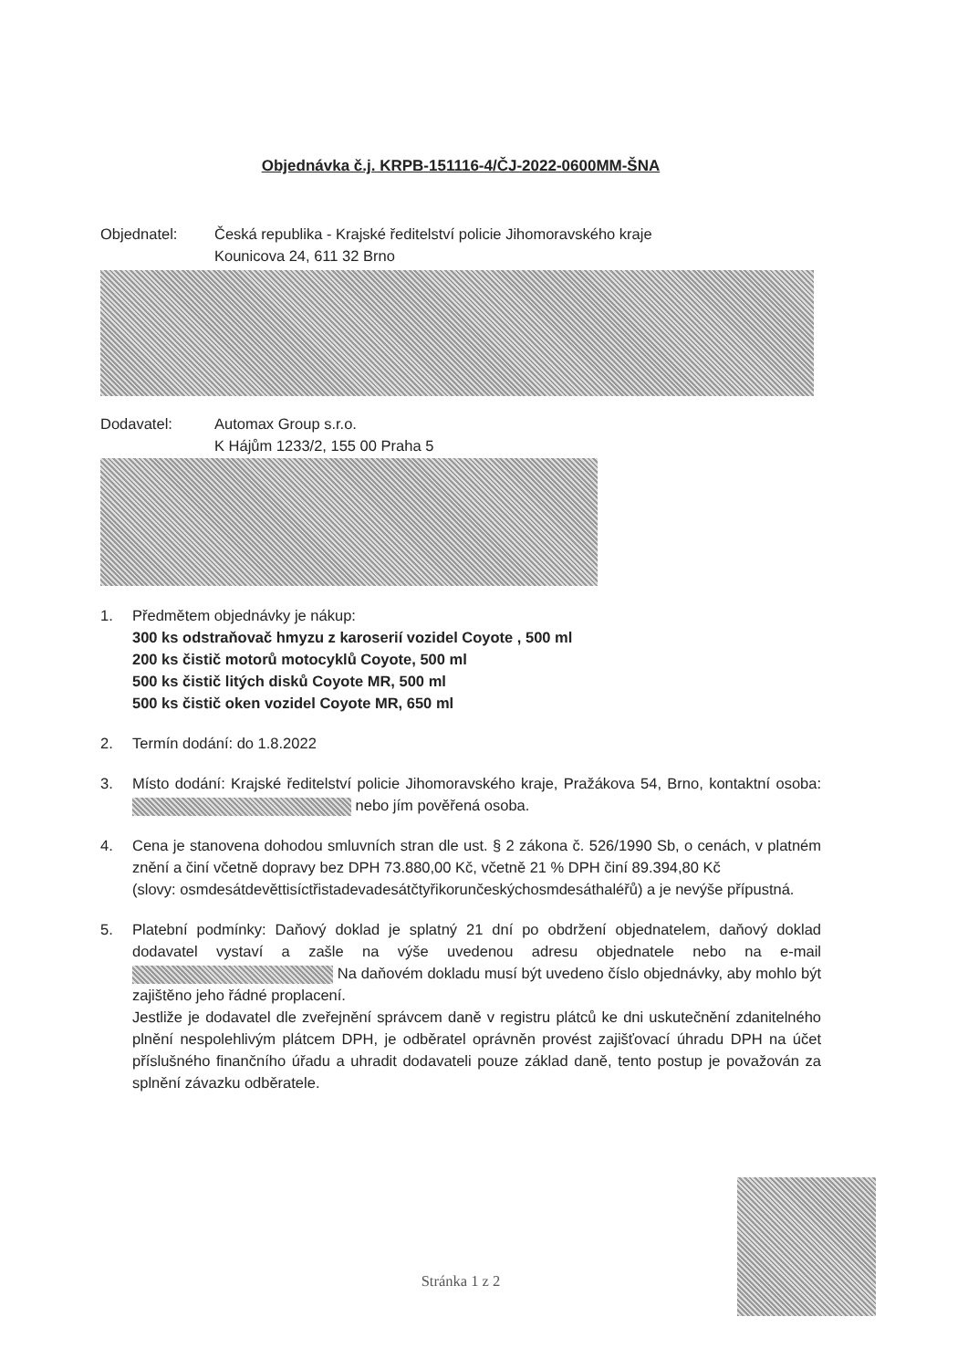Objednávka č.j. KRPB-151116-4/ČJ-2022-0600MM-ŠNA
Objednatel: Česká republika - Krajské ředitelství policie Jihomoravského kraje
Kounicova 24, 611 32 Brno
Dodavatel: Automax Group s.r.o.
K Hájům 1233/2, 155 00 Praha 5
1. Předmětem objednávky je nákup:
300 ks odstraňovač hmyzu z karoserií vozidel Coyote , 500 ml
200 ks čistič motorů motocyklů Coyote, 500 ml
500 ks čistič litých disků Coyote MR, 500 ml
500 ks čistič oken vozidel Coyote MR, 650 ml
2. Termín dodání: do 1.8.2022
3. Místo dodání: Krajské ředitelství policie Jihomoravského kraje, Pražákova 54, Brno, kontaktní osoba: nebo jím pověřená osoba.
4. Cena je stanovena dohodou smluvních stran dle ust. § 2 zákona č. 526/1990 Sb, o cenách, v platném znění a činí včetně dopravy bez DPH 73.880,00 Kč, včetně 21 % DPH činí 89.394,80 Kč
(slovy: osmdesátdevěttisíctřistadevadesátčtyřikorunčeskýchosmdesáthaléřů) a je nevýše přípustná.
5. Platební podmínky: Daňový doklad je splatný 21 dní po obdržení objednatelem, daňový doklad dodavatel vystaví a zašle na výše uvedenou adresu objednatele nebo na e-mail Na daňovém dokladu musí být uvedeno číslo objednávky, aby mohlo být zajištěno jeho řádné proplacení.
Jestliže je dodavatel dle zveřejnění správcem daně v registru plátců ke dni uskutečnění zdanitelného plnění nespolehlivým plátcem DPH, je odběratel oprávněn provést zajišťovací úhradu DPH na účet příslušného finančního úřadu a uhradit dodavateli pouze základ daně, tento postup je považován za splnění závazku odběratele.
Stránka 1 z 2